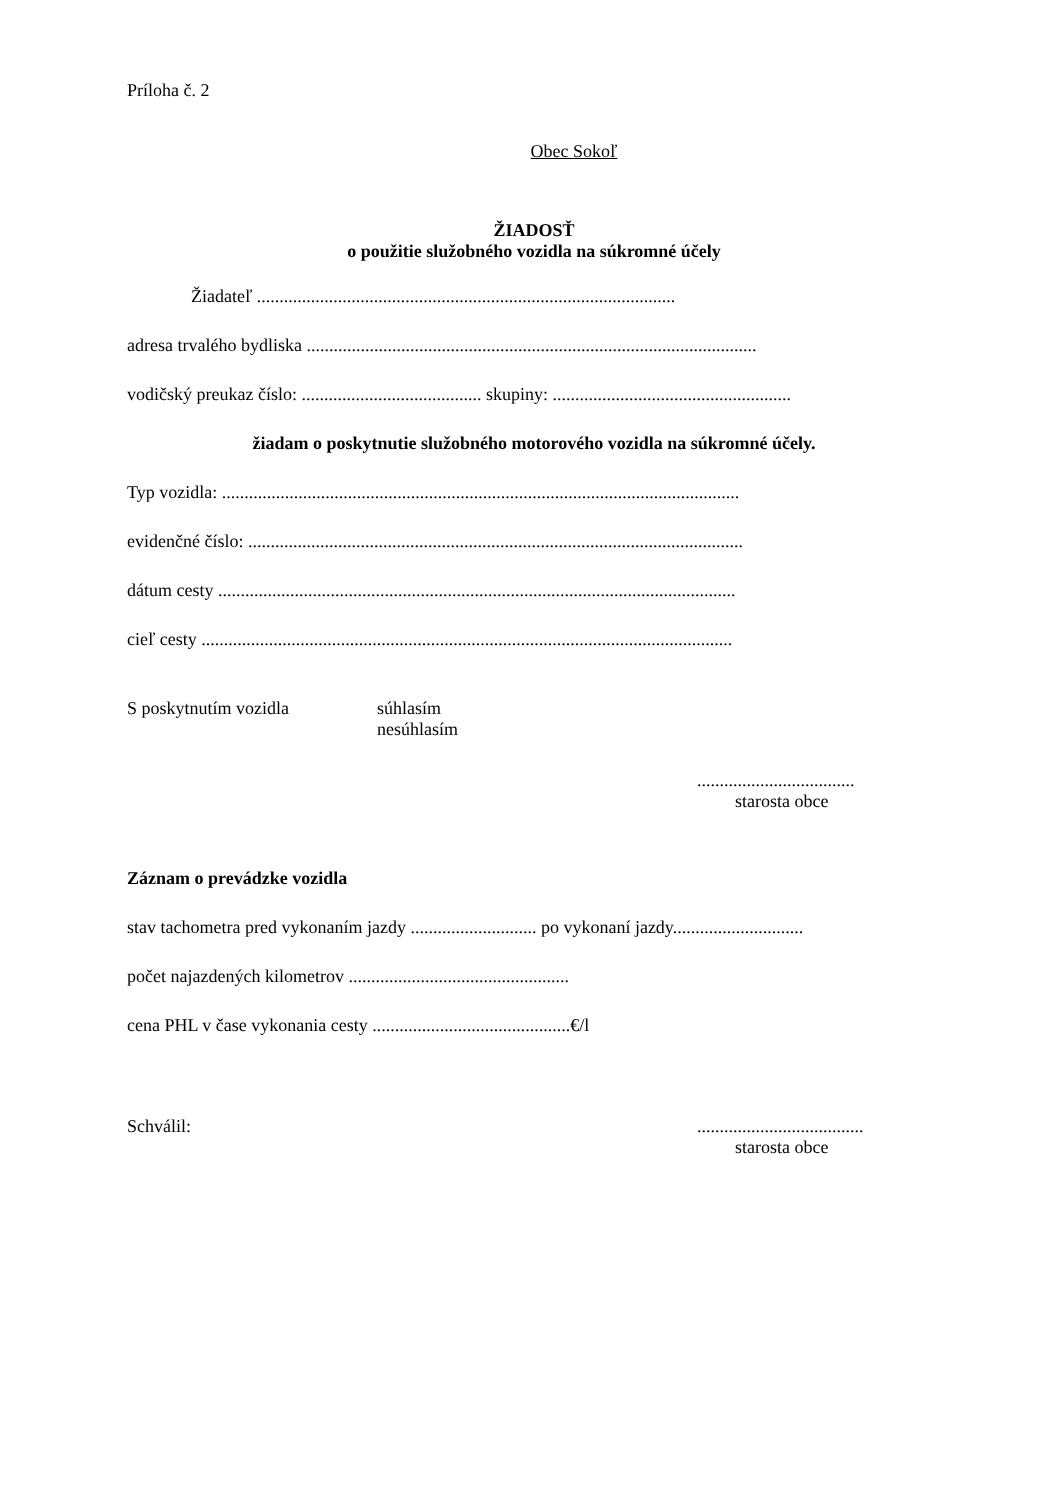Príloha č. 2
Obec Sokoľ
ŽIADOSŤ
o použitie služobného vozidla na súkromné účely
Žiadateľ .............................................................................................
adresa trvalého bydliska ....................................................................................................
vodičský preukaz číslo: ........................................ skupiny: .....................................................
žiadam o poskytnutie služobného motorového vozidla na súkromné účely.
Typ vozidla: ...................................................................................................................
evidenčné číslo: ..............................................................................................................
dátum cesty ...................................................................................................................
cieľ cesty ......................................................................................................................
S poskytnutím vozidla súhlasím
nesúhlasím
...................................
starosta obce
Záznam o prevádzke vozidla
stav tachometra pred vykonaním jazdy ............................ po vykonaní jazdy.............................
počet najazdených kilometrov .................................................
cena PHL v čase vykonania cesty ............................................€/l
Schválil: .....................................
starosta obce